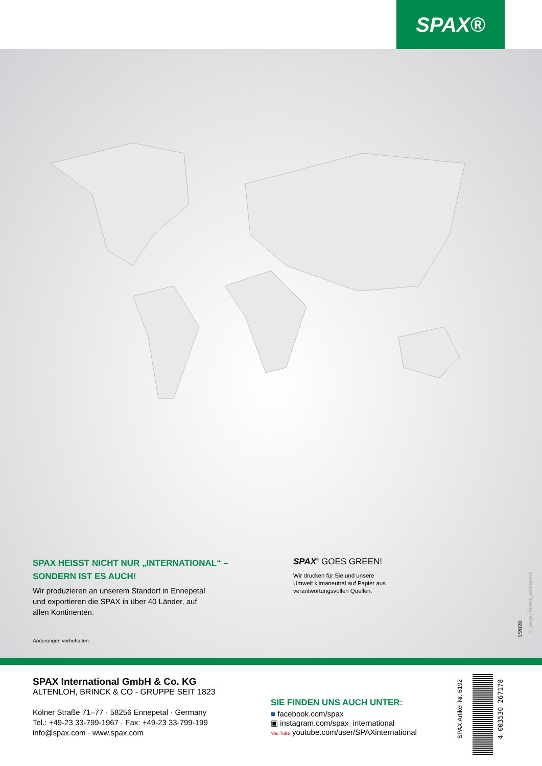SPAX®
SPAX HEISST NICHT NUR „INTERNATIONAL“ –
SONDERN IST ES AUCH!
Wir produzieren an unserem Standort in Ennepetal
und exportieren die SPAX in über 40 Länder, auf
allen Kontinenten.
Änderungen vorbehalten.
SPAX<sup>®</sup> GOES GREEN!
Wir drucken für Sie und unsere
Umwelt klimaneutral auf Papier aus
verantwortungsvollen Quellen.
5/2020
© Sergey Nivens_adobestock
SPAX International GmbH & Co. KG
ALTENLOH, BRINCK & CO - GRUPPE SEIT 1823
Kölner Straße 71–77 · 58256 Ennepetal · Germany
Tel.: +49-23 33-799-1967 · Fax: +49-23 33-799-199
info@spax.com · www.spax.com
SIE FINDEN UNS AUCH UNTER:
■ facebook.com/spax
▣ instagram.com/spax_international
You Tube youtube.com/user/SPAXinternational
SPAX Artikel-Nr. 6192
4 003530 267178